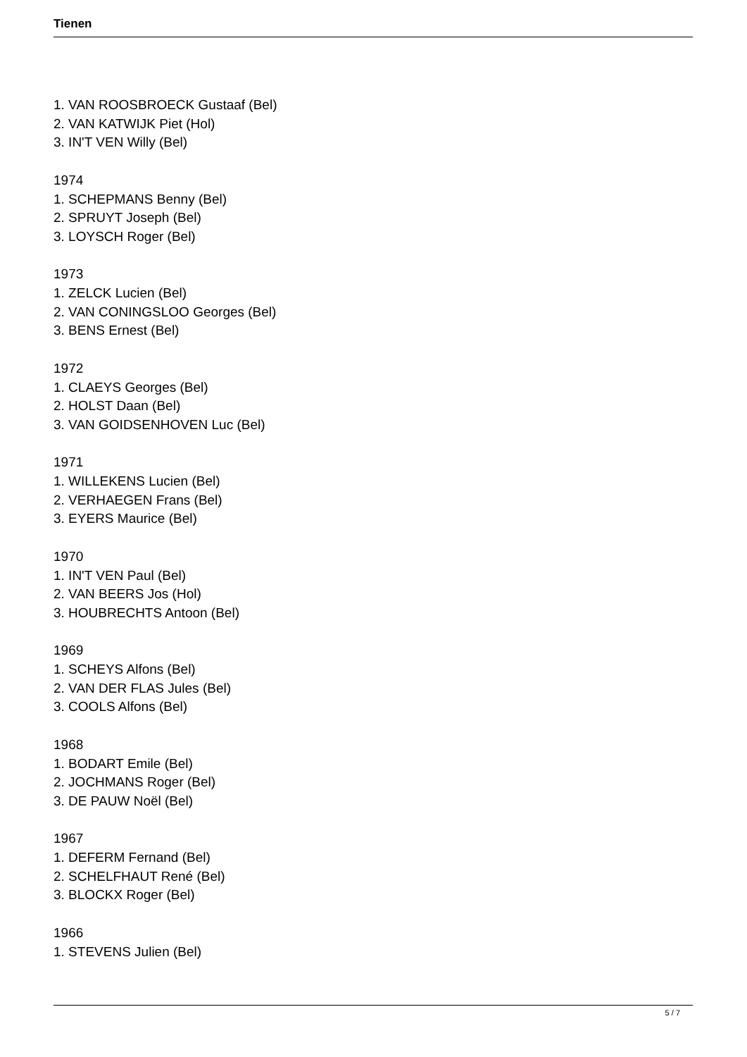Tienen
1. VAN ROOSBROECK Gustaaf (Bel)
2. VAN KATWIJK Piet (Hol)
3. IN'T VEN Willy (Bel)
1974
1. SCHEPMANS Benny (Bel)
2. SPRUYT Joseph (Bel)
3. LOYSCH Roger (Bel)
1973
1. ZELCK Lucien (Bel)
2. VAN CONINGSLOO Georges (Bel)
3. BENS Ernest (Bel)
1972
1. CLAEYS Georges (Bel)
2. HOLST Daan (Bel)
3. VAN GOIDSENHOVEN Luc (Bel)
1971
1. WILLEKENS Lucien (Bel)
2. VERHAEGEN Frans (Bel)
3. EYERS Maurice (Bel)
1970
1. IN'T VEN Paul (Bel)
2. VAN BEERS Jos (Hol)
3. HOUBRECHTS Antoon (Bel)
1969
1. SCHEYS Alfons (Bel)
2. VAN DER FLAS Jules (Bel)
3. COOLS Alfons (Bel)
1968
1. BODART Emile (Bel)
2. JOCHMANS Roger (Bel)
3. DE PAUW Noël (Bel)
1967
1. DEFERM Fernand (Bel)
2. SCHELFHAUT René (Bel)
3. BLOCKX Roger (Bel)
1966
1. STEVENS Julien (Bel)
5 / 7